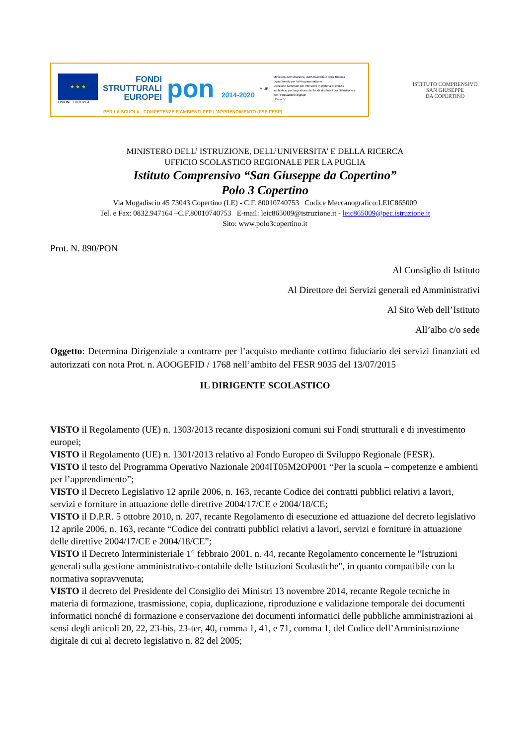★ ★ ★
UNIONE EUROPEA
FONDI
STRUTTURALI
EUROPEI
pon 2014-2020
MIUR
Ministero dell'Istruzione, dell'Università e della Ricerca
Dipartimento per la Programmazione
Direzione Generale per interventi in materia di edilizia scolastica, per la gestione dei fondi strutturali per l'istruzione e per l'innovazione digitale
Ufficio IV
PER LA SCUOLA - COMPETENZE E AMBIENTI PER L'APPRENDIMENTO (FSE-FESR)
ISTITUTO COMPRENSIVO
SAN GIUSEPPE
DA COPERTINO
MINISTERO DELL’ ISTRUZIONE, DELL’UNIVERSITA’ E DELLA RICERCA
UFFICIO SCOLASTICO REGIONALE PER LA PUGLIA
Istituto Comprensivo “San Giuseppe da Copertino”
Polo 3 Copertino
Via Mogadiscio 45 73043 Copertino (LE) - C.F. 80010740753 Codice Meccanografico:LEIC865009
Tel. e Fax: 0832.947164 –C.F.80010740753 E-mail: leic865009@istruzione.it - leic865009@pec.istruzione.it
Sito: www.polo3copertino.it
Prot. N. 890/PON
Al Consiglio di Istituto
Al Direttore dei Servizi generali ed Amministrativi
Al Sito Web dell’Istituto
All’albo c/o sede
Oggetto: Determina Dirigenziale a contrarre per l’acquisto mediante cottimo fiduciario dei servizi finanziati ed autorizzati con nota Prot. n. AOOGEFID / 1768 nell’ambito del FESR 9035 del 13/07/2015
IL DIRIGENTE SCOLASTICO
VISTO il Regolamento (UE) n. 1303/2013 recante disposizioni comuni sui Fondi strutturali e di investimento europei;
VISTO il Regolamento (UE) n. 1301/2013 relativo al Fondo Europeo di Sviluppo Regionale (FESR).
VISTO il testo del Programma Operativo Nazionale 2004IT05M2OP001 “Per la scuola – competenze e ambienti per l’apprendimento”;
VISTO il Decreto Legislativo 12 aprile 2006, n. 163, recante Codice dei contratti pubblici relativi a lavori, servizi e forniture in attuazione delle direttive 2004/17/CE e 2004/18/CE;
VISTO il D.P.R. 5 ottobre 2010, n. 207, recante Regolamento di esecuzione ed attuazione del decreto legislativo 12 aprile 2006, n. 163, recante “Codice dei contratti pubblici relativi a lavori, servizi e forniture in attuazione delle direttive 2004/17/CE e 2004/18/CE”;
VISTO il Decreto Interministeriale 1° febbraio 2001, n. 44, recante Regolamento concernente le "Istruzioni generali sulla gestione amministrativo-contabile delle Istituzioni Scolastiche", in quanto compatibile con la normativa sopravvenuta;
VISTO il decreto del Presidente del Consiglio dei Ministri 13 novembre 2014, recante Regole tecniche in materia di formazione, trasmissione, copia, duplicazione, riproduzione e validazione temporale dei documenti informatici nonché di formazione e conservazione dei documenti informatici delle pubbliche amministrazioni ai sensi degli articoli 20, 22, 23-bis, 23-ter, 40, comma 1, 41, e 71, comma 1, del Codice dell’Amministrazione digitale di cui al decreto legislativo n. 82 del 2005;